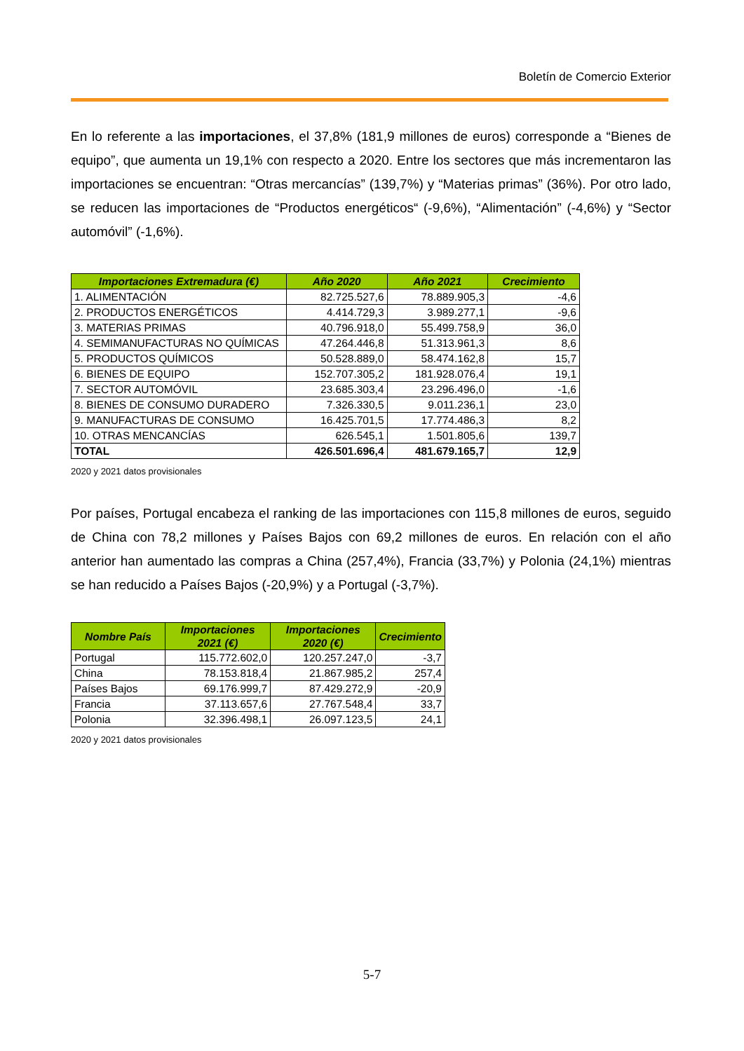Boletín de Comercio Exterior
En lo referente a las importaciones, el 37,8% (181,9 millones de euros) corresponde a “Bienes de equipo”, que aumenta un 19,1% con respecto a 2020. Entre los sectores que más incrementaron las importaciones se encuentran: “Otras mercancías” (139,7%) y “Materias primas” (36%). Por otro lado, se reducen las importaciones de “Productos energéticos“ (-9,6%), “Alimentación” (-4,6%) y “Sector automóvil” (-1,6%).
| Importaciones Extremadura (€) | Año 2020 | Año 2021 | Crecimiento |
| --- | --- | --- | --- |
| 1. ALIMENTACIÓN | 82.725.527,6 | 78.889.905,3 | -4,6 |
| 2. PRODUCTOS ENERGÉTICOS | 4.414.729,3 | 3.989.277,1 | -9,6 |
| 3. MATERIAS PRIMAS | 40.796.918,0 | 55.499.758,9 | 36,0 |
| 4. SEMIMANUFACTURAS NO QUÍMICAS | 47.264.446,8 | 51.313.961,3 | 8,6 |
| 5. PRODUCTOS QUÍMICOS | 50.528.889,0 | 58.474.162,8 | 15,7 |
| 6. BIENES DE EQUIPO | 152.707.305,2 | 181.928.076,4 | 19,1 |
| 7. SECTOR AUTOMÓVIL | 23.685.303,4 | 23.296.496,0 | -1,6 |
| 8. BIENES DE CONSUMO DURADERO | 7.326.330,5 | 9.011.236,1 | 23,0 |
| 9. MANUFACTURAS DE CONSUMO | 16.425.701,5 | 17.774.486,3 | 8,2 |
| 10. OTRAS MENCANCÍAS | 626.545,1 | 1.501.805,6 | 139,7 |
| TOTAL | 426.501.696,4 | 481.679.165,7 | 12,9 |
2020 y 2021 datos provisionales
Por países, Portugal encabeza el ranking de las importaciones con 115,8 millones de euros, seguido de China con 78,2 millones y Países Bajos con 69,2 millones de euros. En relación con el año anterior han aumentado las compras a China (257,4%), Francia (33,7%) y Polonia (24,1%) mientras se han reducido a Países Bajos (-20,9%) y a Portugal (-3,7%).
| Nombre País | Importaciones 2021 (€) | Importaciones 2020 (€) | Crecimiento |
| --- | --- | --- | --- |
| Portugal | 115.772.602,0 | 120.257.247,0 | -3,7 |
| China | 78.153.818,4 | 21.867.985,2 | 257,4 |
| Países Bajos | 69.176.999,7 | 87.429.272,9 | -20,9 |
| Francia | 37.113.657,6 | 27.767.548,4 | 33,7 |
| Polonia | 32.396.498,1 | 26.097.123,5 | 24,1 |
2020 y 2021 datos provisionales
5-7